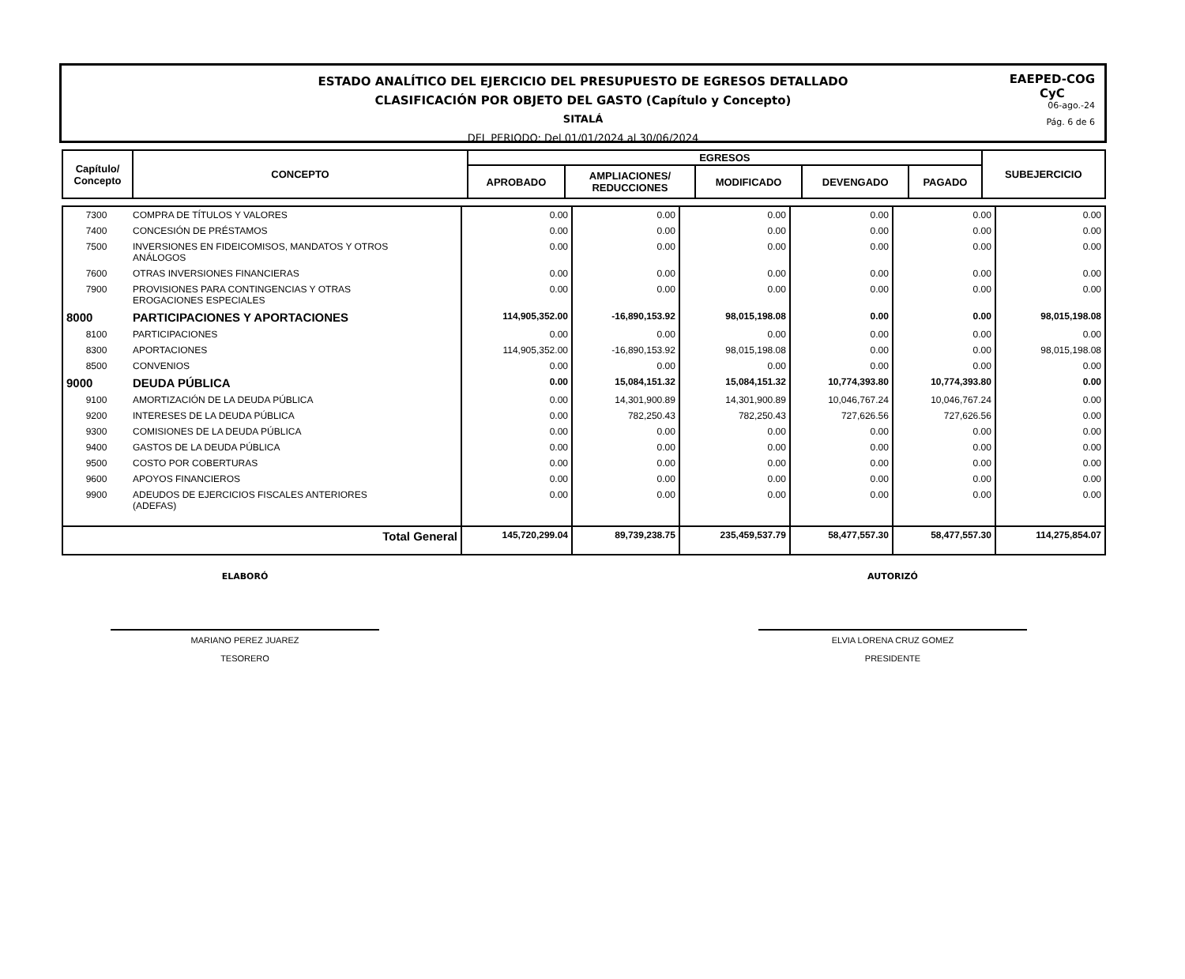ESTADO ANALÍTICO DEL EJERCICIO DEL PRESUPUESTO DE EGRESOS DETALLADO
CLASIFICACIÓN POR OBJETO DEL GASTO (Capítulo y Concepto)
SITALÁ
DEL PERIODO: Del 01/01/2024 al 30/06/2024
EAEPED-COG
CyC
06-ago.-24
Pág. 6 de 6
| Capítulo/ Concepto | CONCEPTO | EGRESOS | | | | | SUBEJERCICIO |
| | | APROBADO | AMPLIACIONES/ REDUCCIONES | MODIFICADO | DEVENGADO | PAGADO | |
| 7300 | COMPRA DE TÍTULOS Y VALORES | 0.00 | 0.00 | 0.00 | 0.00 | 0.00 | 0.00 |
| 7400 | CONCESIÓN DE PRÉSTAMOS | 0.00 | 0.00 | 0.00 | 0.00 | 0.00 | 0.00 |
| 7500 | INVERSIONES EN FIDEICOMISOS, MANDATOS Y OTROS ANÁLOGOS | 0.00 | 0.00 | 0.00 | 0.00 | 0.00 | 0.00 |
| 7600 | OTRAS INVERSIONES FINANCIERAS | 0.00 | 0.00 | 0.00 | 0.00 | 0.00 | 0.00 |
| 7900 | PROVISIONES PARA CONTINGENCIAS Y OTRAS EROGACIONES ESPECIALES | 0.00 | 0.00 | 0.00 | 0.00 | 0.00 | 0.00 |
| 8000 | PARTICIPACIONES Y APORTACIONES | 114,905,352.00 | -16,890,153.92 | 98,015,198.08 | 0.00 | 0.00 | 98,015,198.08 |
| 8100 | PARTICIPACIONES | 0.00 | 0.00 | 0.00 | 0.00 | 0.00 | 0.00 |
| 8300 | APORTACIONES | 114,905,352.00 | -16,890,153.92 | 98,015,198.08 | 0.00 | 0.00 | 98,015,198.08 |
| 8500 | CONVENIOS | 0.00 | 0.00 | 0.00 | 0.00 | 0.00 | 0.00 |
| 9000 | DEUDA PÚBLICA | 0.00 | 15,084,151.32 | 15,084,151.32 | 10,774,393.80 | 10,774,393.80 | 0.00 |
| 9100 | AMORTIZACIÓN DE LA DEUDA PÚBLICA | 0.00 | 14,301,900.89 | 14,301,900.89 | 10,046,767.24 | 10,046,767.24 | 0.00 |
| 9200 | INTERESES DE LA DEUDA PÚBLICA | 0.00 | 782,250.43 | 782,250.43 | 727,626.56 | 727,626.56 | 0.00 |
| 9300 | COMISIONES DE LA DEUDA PÚBLICA | 0.00 | 0.00 | 0.00 | 0.00 | 0.00 | 0.00 |
| 9400 | GASTOS DE LA DEUDA PÚBLICA | 0.00 | 0.00 | 0.00 | 0.00 | 0.00 | 0.00 |
| 9500 | COSTO POR COBERTURAS | 0.00 | 0.00 | 0.00 | 0.00 | 0.00 | 0.00 |
| 9600 | APOYOS FINANCIEROS | 0.00 | 0.00 | 0.00 | 0.00 | 0.00 | 0.00 |
| 9900 | ADEUDOS DE EJERCICIOS FISCALES ANTERIORES (ADEFAS) | 0.00 | 0.00 | 0.00 | 0.00 | 0.00 | 0.00 |
| | Total General | 145,720,299.04 | 89,739,238.75 | 235,459,537.79 | 58,477,557.30 | 58,477,557.30 | 114,275,854.07 |
ELABORÓ
MARIANO PEREZ JUAREZ
TESORERO
AUTORIZÓ
ELVIA LORENA CRUZ GOMEZ
PRESIDENTE